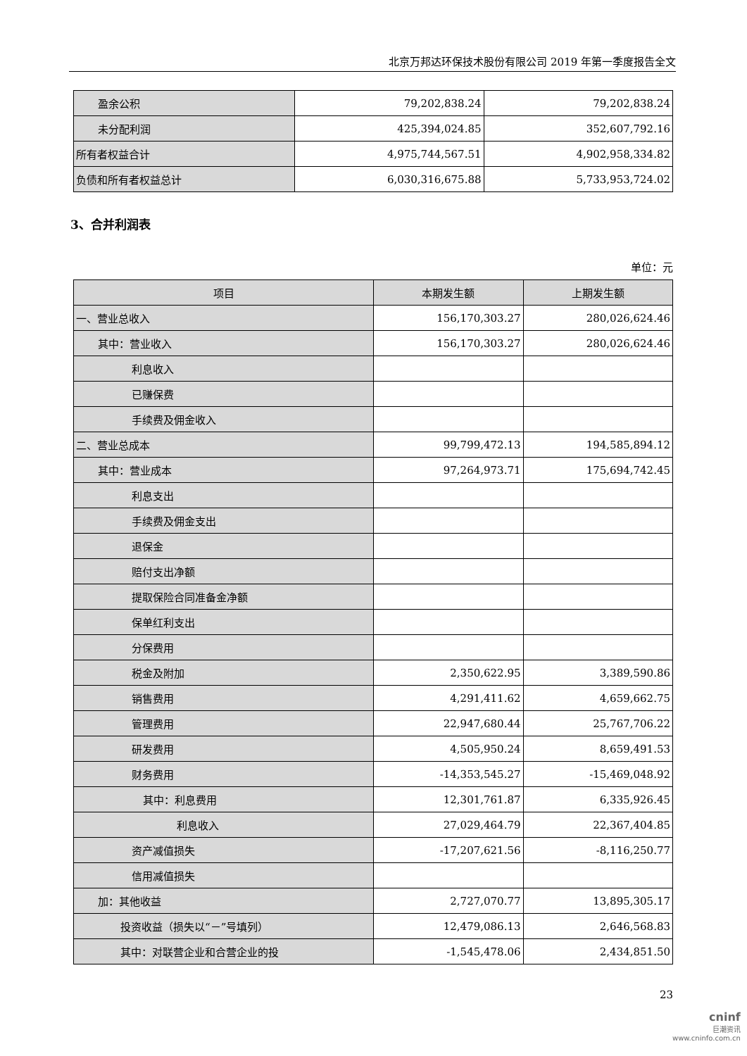北京万邦达环保技术股份有限公司 2019 年第一季度报告全文
| 盈余公积 | 79,202,838.24 | 79,202,838.24 |
| 未分配利润 | 425,394,024.85 | 352,607,792.16 |
| 所有者权益合计 | 4,975,744,567.51 | 4,902,958,334.82 |
| 负债和所有者权益总计 | 6,030,316,675.88 | 5,733,953,724.02 |
3、合并利润表
单位：元
| 项目 | 本期发生额 | 上期发生额 |
| --- | --- | --- |
| 一、营业总收入 | 156,170,303.27 | 280,026,624.46 |
| 其中：营业收入 | 156,170,303.27 | 280,026,624.46 |
| 利息收入 | | |
| 已赚保费 | | |
| 手续费及佣金收入 | | |
| 二、营业总成本 | 99,799,472.13 | 194,585,894.12 |
| 其中：营业成本 | 97,264,973.71 | 175,694,742.45 |
| 利息支出 | | |
| 手续费及佣金支出 | | |
| 退保金 | | |
| 赔付支出净额 | | |
| 提取保险合同准备金净额 | | |
| 保单红利支出 | | |
| 分保费用 | | |
| 税金及附加 | 2,350,622.95 | 3,389,590.86 |
| 销售费用 | 4,291,411.62 | 4,659,662.75 |
| 管理费用 | 22,947,680.44 | 25,767,706.22 |
| 研发费用 | 4,505,950.24 | 8,659,491.53 |
| 财务费用 | -14,353,545.27 | -15,469,048.92 |
| 其中：利息费用 | 12,301,761.87 | 6,335,926.45 |
| 利息收入 | 27,029,464.79 | 22,367,404.85 |
| 资产减值损失 | -17,207,621.56 | -8,116,250.77 |
| 信用减值损失 | | |
| 加：其他收益 | 2,727,070.77 | 13,895,305.17 |
| 投资收益（损失以“－”号填列） | 12,479,086.13 | 2,646,568.83 |
| 其中：对联营企业和合营企业的投 | -1,545,478.06 | 2,434,851.50 |
23
cninf
巨潮资讯
www.cninfo.com.cn